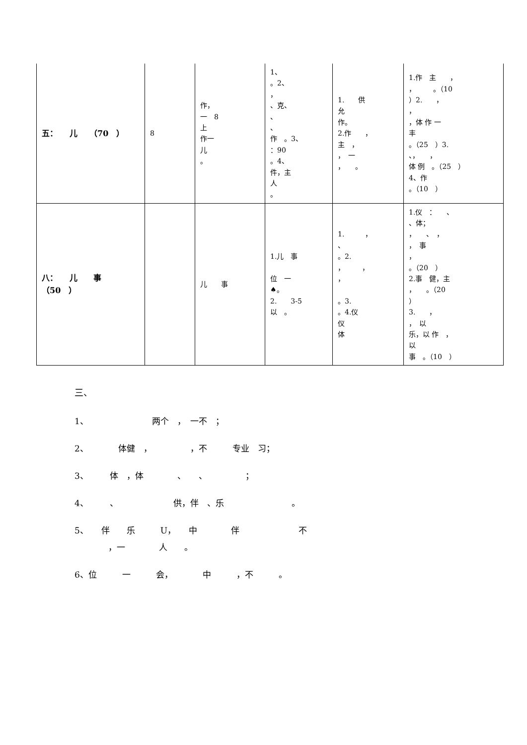| 五： 儿 （70 ） | 8 | 作， 一 8 上 作一 儿 。 | 1、 。2、 ， 、克、 、 、 作 。3、 ：90 。4、 件，主 人 。 | 1. 供 允 作。 2.作 ， 主 ， ， 一 ， 。 | 1.作 主 ， ， 。（10 ）2. ， ， ，体 作 一 丰 。（25 ）3. 、， ， 体 例 。（25 ） 4、作 。（10 ） |
| 八： 儿 事 （50 ） | | 儿 事 | 1.儿 事 位 一 ♠。 2. 3-5 以 。 | 1. ， 、 。2. ， ， ， 。3. 。4.仪 仪 体 | 1.仪 ： 、 、体； ， 、 ， ， 事 ， 。（20 ） 2.事 健，主 ， 。（20 ） 3. ， ， 以 乐，以 作 ， 以 事 。（10 ） |
三、
1、　　　　　　　　两个　，　一不　；
2、　　　　体健　，　　　　　，不　　　专业　习；
3、　　　体　，体　　　　、　　、　　　　　；
4、　　　、　　　　　　　供，伴　、乐　　　　　　　　。
5、　　伴　　乐　　　U，　　中　　　　伴　　　　　　　不
　　　　，一　　　　人　　。
6、位　　　一　　　会，　　　　中　　　，不　　　。